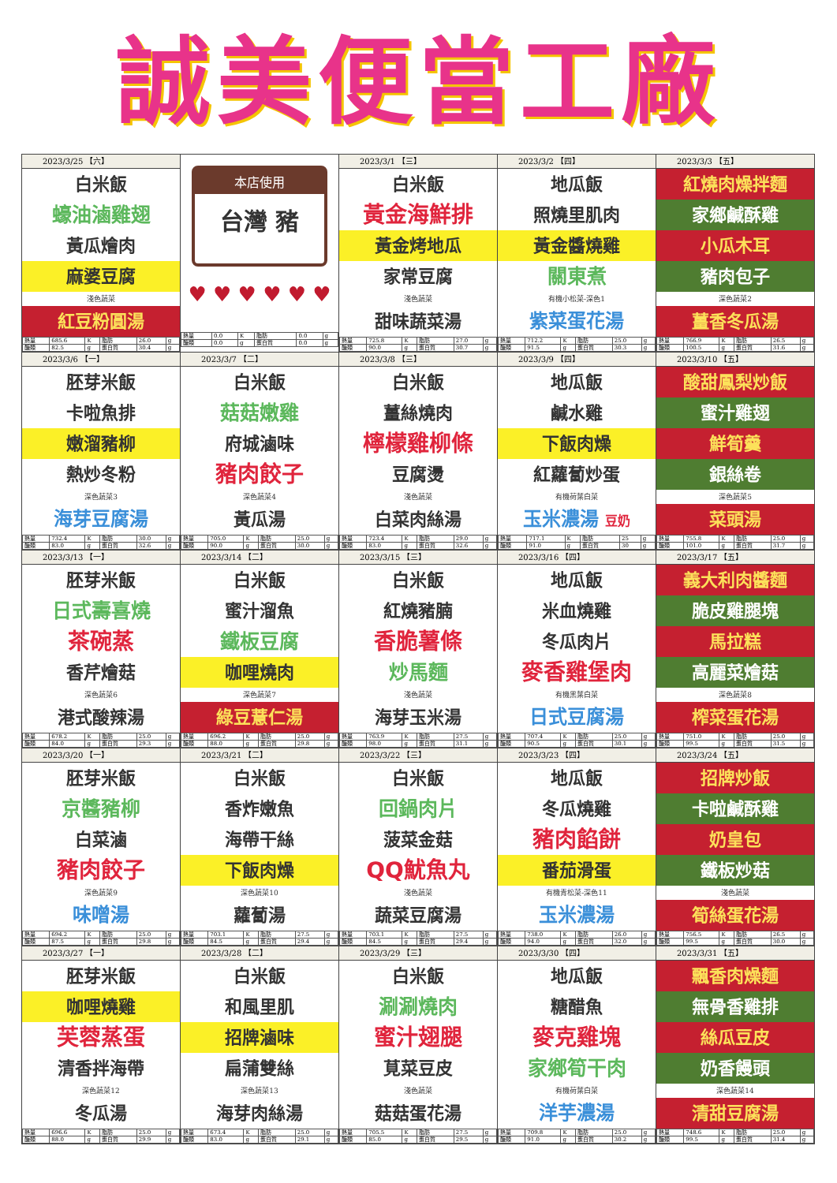誠美便當工廠
| 2023/3/25 【六】 白米飯 蠔油滷雞翅 黃瓜燴肉 麻婆豆腐 淺色蔬菜 紅豆粉圓湯 / 熱量 / 685.6 / K / 脂肪 / 26.0 / g / / 醣類 / 82.5 / g / 蛋白質 / 30.4 / g / | 本店使用 台灣 豬 ♥ ♥ ♥ ♥ ♥ ♥ / 熱量 / 0.0 / K / 脂肪 / 0.0 / g / / 醣類 / 0.0 / g / 蛋白質 / 0.0 / g / | 2023/3/1 【三】 白米飯 黃金海鮮排 黃金烤地瓜 家常豆腐 淺色蔬菜 甜味蔬菜湯 / 熱量 / 725.8 / K / 脂肪 / 27.0 / g / / 醣類 / 90.0 / g / 蛋白質 / 30.7 / g / | 2023/3/2 【四】 地瓜飯 照燒里肌肉 黃金醬燒雞 關東煮 有機小松菜-深色1 紫菜蛋花湯 / 熱量 / 712.2 / K / 脂肪 / 25.0 / g / / 醣類 / 91.5 / g / 蛋白質 / 30.3 / g / | 2023/3/3 【五】 紅燒肉燥拌麵 家鄉鹹酥雞 小瓜木耳 豬肉包子 深色蔬菜2 薑香冬瓜湯 / 熱量 / 766.9 / K / 脂肪 / 26.5 / g / / 醣類 / 100.5 / g / 蛋白質 / 31.6 / g / |
| 2023/3/6 【一】 胚芽米飯 卡啦魚排 嫩溜豬柳 熱炒冬粉 深色蔬菜3 海芽豆腐湯 / 熱量 / 732.4 / K / 脂肪 / 30.0 / g / / 醣類 / 83.0 / g / 蛋白質 / 32.6 / g / | 2023/3/7 【二】 白米飯 菇菇嫩雞 府城滷味 豬肉餃子 深色蔬菜4 黃瓜湯 / 熱量 / 705.0 / K / 脂肪 / 25.0 / g / / 醣類 / 90.0 / g / 蛋白質 / 30.0 / g / | 2023/3/8 【三】 白米飯 薑絲燒肉 檸檬雞柳條 豆腐燙 淺色蔬菜 白菜肉絲湯 / 熱量 / 723.4 / K / 脂肪 / 29.0 / g / / 醣類 / 83.0 / g / 蛋白質 / 32.6 / g / | 2023/3/9 【四】 地瓜飯 鹹水雞 下飯肉燥 紅蘿蔔炒蛋 有機荷葉白菜 玉米濃湯 豆奶 / 熱量 / 717.1 / K / 脂肪 / 25 / g / / 醣類 / 91.0 / g / 蛋白質 / 30 / g / | 2023/3/10 【五】 酸甜鳳梨炒飯 蜜汁雞翅 鮮筍羹 銀絲卷 深色蔬菜5 菜頭湯 / 熱量 / 755.8 / K / 脂肪 / 25.0 / g / / 醣類 / 101.0 / g / 蛋白質 / 31.7 / g / |
| 2023/3/13 【一】 胚芽米飯 日式壽喜燒 茶碗蒸 香芹燴菇 深色蔬菜6 港式酸辣湯 / 熱量 / 678.2 / K / 脂肪 / 25.0 / g / / 醣類 / 84.0 / g / 蛋白質 / 29.3 / g / | 2023/3/14 【二】 白米飯 蜜汁溜魚 鐵板豆腐 咖哩燒肉 深色蔬菜7 綠豆薏仁湯 / 熱量 / 696.2 / K / 脂肪 / 25.0 / g / / 醣類 / 88.0 / g / 蛋白質 / 29.8 / g / | 2023/3/15 【三】 白米飯 紅燒豬腩 香脆薯條 炒馬麵 淺色蔬菜 海芽玉米湯 / 熱量 / 763.9 / K / 脂肪 / 27.5 / g / / 醣類 / 98.0 / g / 蛋白質 / 31.1 / g / | 2023/3/16 【四】 地瓜飯 米血燒雞 冬瓜肉片 麥香雞堡肉 有機黑葉白菜 日式豆腐湯 / 熱量 / 707.4 / K / 脂肪 / 25.0 / g / / 醣類 / 90.5 / g / 蛋白質 / 30.1 / g / | 2023/3/17 【五】 義大利肉醬麵 脆皮雞腿塊 馬拉糕 高麗菜燴菇 深色蔬菜8 榨菜蛋花湯 / 熱量 / 751.0 / K / 脂肪 / 25.0 / g / / 醣類 / 99.5 / g / 蛋白質 / 31.5 / g / |
| 2023/3/20 【一】 胚芽米飯 京醬豬柳 白菜滷 豬肉餃子 深色蔬菜9 味噌湯 / 熱量 / 694.2 / K / 脂肪 / 25.0 / g / / 醣類 / 87.5 / g / 蛋白質 / 29.8 / g / | 2023/3/21 【二】 白米飯 香炸嫩魚 海帶干絲 下飯肉燥 深色蔬菜10 蘿蔔湯 / 熱量 / 703.1 / K / 脂肪 / 27.5 / g / / 醣類 / 84.5 / g / 蛋白質 / 29.4 / g / | 2023/3/22 【三】 白米飯 回鍋肉片 菠菜金菇 QQ魷魚丸 淺色蔬菜 蔬菜豆腐湯 / 熱量 / 703.1 / K / 脂肪 / 27.5 / g / / 醣類 / 84.5 / g / 蛋白質 / 29.4 / g / | 2023/3/23 【四】 地瓜飯 冬瓜燒雞 豬肉餡餅 番茄滑蛋 有機青松菜-深色11 玉米濃湯 / 熱量 / 738.0 / K / 脂肪 / 26.0 / g / / 醣類 / 94.0 / g / 蛋白質 / 32.0 / g / | 2023/3/24 【五】 招牌炒飯 卡啦鹹酥雞 奶皇包 鐵板炒菇 淺色蔬菜 筍絲蛋花湯 / 熱量 / 756.5 / K / 脂肪 / 26.5 / g / / 醣類 / 99.5 / g / 蛋白質 / 30.0 / g / |
| 2023/3/27 【一】 胚芽米飯 咖哩燒雞 芙蓉蒸蛋 清香拌海帶 深色蔬菜12 冬瓜湯 / 熱量 / 696.6 / K / 脂肪 / 25.0 / g / / 醣類 / 88.0 / g / 蛋白質 / 29.9 / g / | 2023/3/28 【二】 白米飯 和風里肌 招牌滷味 扁蒲雙絲 深色蔬菜13 海芽肉絲湯 / 熱量 / 673.4 / K / 脂肪 / 25.0 / g / / 醣類 / 83.0 / g / 蛋白質 / 29.1 / g / | 2023/3/29 【三】 白米飯 涮涮燒肉 蜜汁翅腿 莧菜豆皮 淺色蔬菜 菇菇蛋花湯 / 熱量 / 705.5 / K / 脂肪 / 27.5 / g / / 醣類 / 85.0 / g / 蛋白質 / 29.5 / g / | 2023/3/30 【四】 地瓜飯 糖醋魚 麥克雞塊 家鄉筍干肉 有機荷葉白菜 洋芋濃湯 / 熱量 / 709.8 / K / 脂肪 / 25.0 / g / / 醣類 / 91.0 / g / 蛋白質 / 30.2 / g / | 2023/3/31 【五】 飄香肉燥麵 無骨香雞排 絲瓜豆皮 奶香饅頭 深色蔬菜14 清甜豆腐湯 / 熱量 / 748.6 / K / 脂肪 / 25.0 / g / / 醣類 / 99.5 / g / 蛋白質 / 31.4 / g / |